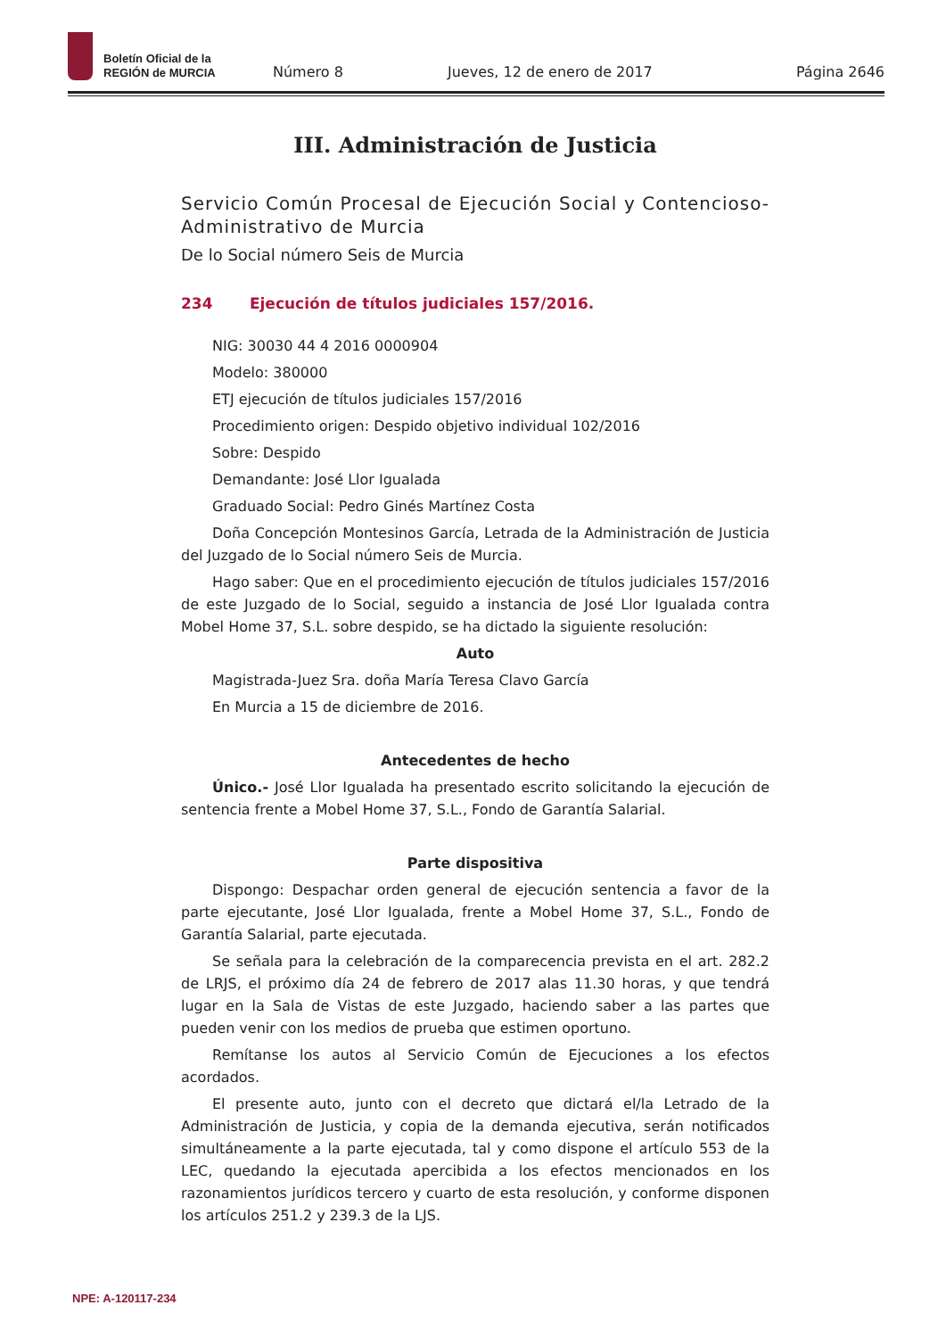Boletín Oficial de la
REGIÓN de MURCIA
Número 8 Jueves, 12 de enero de 2017 Página 2646
III. Administración de Justicia
Servicio Común Procesal de Ejecución Social y Contencioso-Administrativo de Murcia
De lo Social número Seis de Murcia
234 Ejecución de títulos judiciales 157/2016.
NIG: 30030 44 4 2016 0000904
Modelo: 380000
ETJ ejecución de títulos judiciales 157/2016
Procedimiento origen: Despido objetivo individual 102/2016
Sobre: Despido
Demandante: José Llor Igualada
Graduado Social: Pedro Ginés Martínez Costa
Doña Concepción Montesinos García, Letrada de la Administración de Justicia del Juzgado de lo Social número Seis de Murcia.
Hago saber: Que en el procedimiento ejecución de títulos judiciales 157/2016 de este Juzgado de lo Social, seguido a instancia de José Llor Igualada contra Mobel Home 37, S.L. sobre despido, se ha dictado la siguiente resolución:
Auto
Magistrada-Juez Sra. doña María Teresa Clavo García
En Murcia a 15 de diciembre de 2016.
Antecedentes de hecho
Único.- José Llor Igualada ha presentado escrito solicitando la ejecución de sentencia frente a Mobel Home 37, S.L., Fondo de Garantía Salarial.
Parte dispositiva
Dispongo: Despachar orden general de ejecución sentencia a favor de la parte ejecutante, José Llor Igualada, frente a Mobel Home 37, S.L., Fondo de Garantía Salarial, parte ejecutada.
Se señala para la celebración de la comparecencia prevista en el art. 282.2 de LRJS, el próximo día 24 de febrero de 2017 alas 11.30 horas, y que tendrá lugar en la Sala de Vistas de este Juzgado, haciendo saber a las partes que pueden venir con los medios de prueba que estimen oportuno.
Remítanse los autos al Servicio Común de Ejecuciones a los efectos acordados.
El presente auto, junto con el decreto que dictará el/la Letrado de la Administración de Justicia, y copia de la demanda ejecutiva, serán notificados simultáneamente a la parte ejecutada, tal y como dispone el artículo 553 de la LEC, quedando la ejecutada apercibida a los efectos mencionados en los razonamientos jurídicos tercero y cuarto de esta resolución, y conforme disponen los artículos 251.2 y 239.3 de la LJS.
NPE: A-120117-234